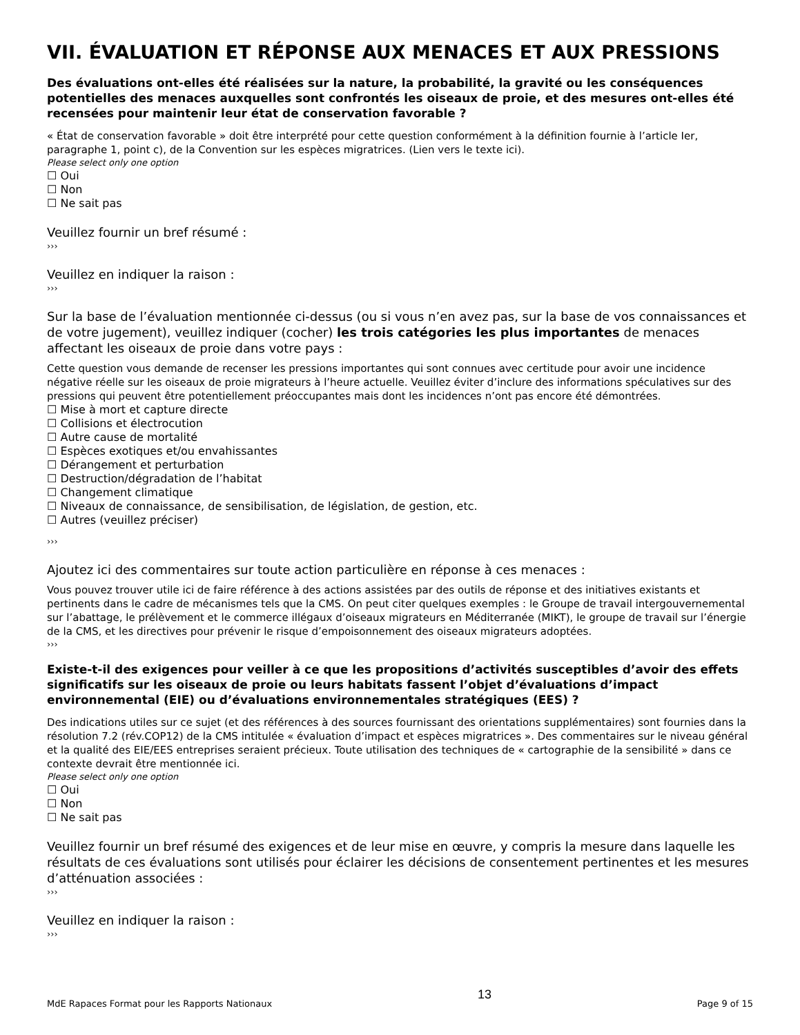VII. ÉVALUATION ET RÉPONSE AUX MENACES ET AUX PRESSIONS
Des évaluations ont-elles été réalisées sur la nature, la probabilité, la gravité ou les conséquences potentielles des menaces auxquelles sont confrontés les oiseaux de proie, et des mesures ont-elles été recensées pour maintenir leur état de conservation favorable ?
« État de conservation favorable » doit être interprété pour cette question conformément à la définition fournie à l’article Ier, paragraphe 1, point c), de la Convention sur les espèces migratrices. (Lien vers le texte ici).
Please select only one option
☐ Oui
☐ Non
☐ Ne sait pas
Veuillez fournir un bref résumé :
›››
Veuillez en indiquer la raison :
›››
Sur la base de l’évaluation mentionnée ci-dessus (ou si vous n’en avez pas, sur la base de vos connaissances et de votre jugement), veuillez indiquer (cocher) les trois catégories les plus importantes de menaces affectant les oiseaux de proie dans votre pays :
Cette question vous demande de recenser les pressions importantes qui sont connues avec certitude pour avoir une incidence négative réelle sur les oiseaux de proie migrateurs à l’heure actuelle. Veuillez éviter d’inclure des informations spéculatives sur des pressions qui peuvent être potentiellement préoccupantes mais dont les incidences n’ont pas encore été démontrées.
☐ Mise à mort et capture directe
☐ Collisions et électrocution
☐ Autre cause de mortalité
☐ Espèces exotiques et/ou envahissantes
☐ Dérangement et perturbation
☐ Destruction/dégradation de l’habitat
☐ Changement climatique
☐ Niveaux de connaissance, de sensibilisation, de législation, de gestion, etc.
☐ Autres (veuillez préciser)
›››
Ajoutez ici des commentaires sur toute action particulière en réponse à ces menaces :
Vous pouvez trouver utile ici de faire référence à des actions assistées par des outils de réponse et des initiatives existants et pertinents dans le cadre de mécanismes tels que la CMS. On peut citer quelques exemples : le Groupe de travail intergouvernemental sur l’abattage, le prélèvement et le commerce illégaux d’oiseaux migrateurs en Méditerranée (MIKT), le groupe de travail sur l’énergie de la CMS, et les directives pour prévenir le risque d’empoisonnement des oiseaux migrateurs adoptées.
›››
Existe-t-il des exigences pour veiller à ce que les propositions d’activités susceptibles d’avoir des effets significatifs sur les oiseaux de proie ou leurs habitats fassent l’objet d’évaluations d’impact environnemental (EIE) ou d’évaluations environnementales stratégiques (EES) ?
Des indications utiles sur ce sujet (et des références à des sources fournissant des orientations supplémentaires) sont fournies dans la résolution 7.2 (rév.COP12) de la CMS intitulée « évaluation d’impact et espèces migratrices ». Des commentaires sur le niveau général et la qualité des EIE/EES entreprises seraient précieux. Toute utilisation des techniques de « cartographie de la sensibilité » dans ce contexte devrait être mentionnée ici.
Please select only one option
☐ Oui
☐ Non
☐ Ne sait pas
Veuillez fournir un bref résumé des exigences et de leur mise en œuvre, y compris la mesure dans laquelle les résultats de ces évaluations sont utilisés pour éclairer les décisions de consentement pertinentes et les mesures d’atténuation associées :
›››
Veuillez en indiquer la raison :
›››
MdE Rapaces Format pour les Rapports Nationaux 13 Page 9 of 15